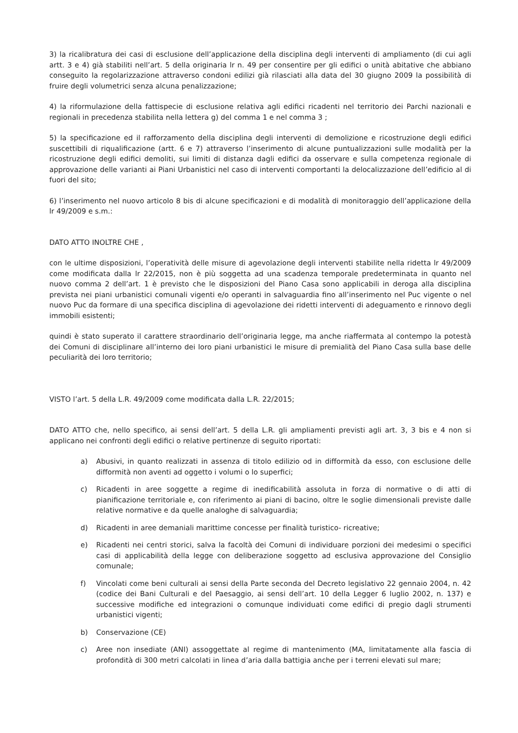3) la ricalibratura dei casi di esclusione dell’applicazione della disciplina degli interventi di ampliamento (di cui agli artt. 3 e 4) già stabiliti nell’art. 5 della originaria lr n. 49 per consentire per gli edifici o unità abitative che abbiano conseguito la regolarizzazione attraverso condoni edilizi già rilasciati alla data del 30 giugno 2009 la possibilità di fruire degli volumetrici senza alcuna penalizzazione;
4) la riformulazione della fattispecie di esclusione relativa agli edifici ricadenti nel territorio dei Parchi nazionali e regionali in precedenza stabilita nella lettera g) del comma 1 e nel comma 3 ;
5) la specificazione ed il rafforzamento della disciplina degli interventi di demolizione e ricostruzione degli edifici suscettibili di riqualificazione (artt. 6 e 7) attraverso l’inserimento di alcune puntualizzazioni sulle modalità per la ricostruzione degli edifici demoliti, sui limiti di distanza dagli edifici da osservare e sulla competenza regionale di approvazione delle varianti ai Piani Urbanistici nel caso di interventi comportanti la delocalizzazione dell’edificio al di fuori del sito;
6) l’inserimento nel nuovo articolo 8 bis di alcune specificazioni e di modalità di monitoraggio dell’applicazione della lr 49/2009 e s.m.:
DATO ATTO INOLTRE CHE ,
con le ultime disposizioni, l’operatività delle misure di agevolazione degli interventi stabilite nella ridetta lr 49/2009 come modificata dalla lr 22/2015, non è più soggetta ad una scadenza temporale predeterminata in quanto nel nuovo comma 2 dell’art. 1 è previsto che le disposizioni del Piano Casa sono applicabili in deroga alla disciplina prevista nei piani urbanistici comunali vigenti e/o operanti in salvaguardia fino all’inserimento nel Puc vigente o nel nuovo Puc da formare di una specifica disciplina di agevolazione dei ridetti interventi di adeguamento e rinnovo degli immobili esistenti;
quindi è stato superato il carattere straordinario dell’originaria legge, ma anche riaffermata al contempo la potestà dei Comuni di disciplinare all’interno dei loro piani urbanistici le misure di premialità del Piano Casa sulla base delle peculiarità dei loro territorio;
VISTO l’art. 5 della L.R. 49/2009 come modificata dalla L.R. 22/2015;
DATO ATTO che, nello specifico, ai sensi dell’art. 5 della L.R. gli ampliamenti previsti agli art. 3, 3 bis e 4 non si applicano nei confronti degli edifici o relative pertinenze di seguito riportati:
a) Abusivi, in quanto realizzati in assenza di titolo edilizio od in difformità da esso, con esclusione delle difformità non aventi ad oggetto i volumi o lo superfici;
c) Ricadenti in aree soggette a regime di inedificabilità assoluta in forza di normative o di atti di pianificazione territoriale e, con riferimento ai piani di bacino, oltre le soglie dimensionali previste dalle relative normative e da quelle analoghe di salvaguardia;
d) Ricadenti in aree demaniali marittime concesse per finalità turistico- ricreative;
e) Ricadenti nei centri storici, salva la facoltà dei Comuni di individuare porzioni dei medesimi o specifici casi di applicabilità della legge con deliberazione soggetto ad esclusiva approvazione del Consiglio comunale;
f) Vincolati come beni culturali ai sensi della Parte seconda del Decreto legislativo 22 gennaio 2004, n. 42 (codice dei Bani Culturali e del Paesaggio, ai sensi dell’art. 10 della Legger 6 luglio 2002, n. 137) e successive modifiche ed integrazioni o comunque individuati come edifici di pregio dagli strumenti urbanistici vigenti;
b) Conservazione (CE)
c) Aree non insediate (ANI) assoggettate al regime di mantenimento (MA, limitatamente alla fascia di profondità di 300 metri calcolati in linea d’aria dalla battigia anche per i terreni elevati sul mare;